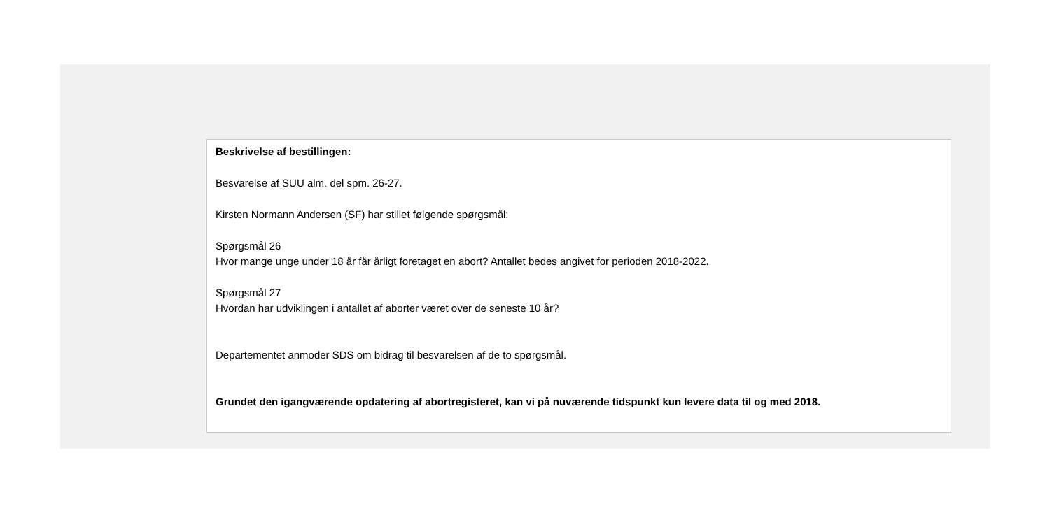Beskrivelse af bestillingen:
Besvarelse af SUU alm. del spm. 26-27.
Kirsten Normann Andersen (SF) har stillet følgende spørgsmål:
Spørgsmål 26
Hvor mange unge under 18 år får årligt foretaget en abort? Antallet bedes angivet for perioden 2018-2022.
Spørgsmål 27
Hvordan har udviklingen i antallet af aborter været over de seneste 10 år?
Departementet anmoder SDS om bidrag til besvarelsen af de to spørgsmål.
Grundet den igangværende opdatering af abortregisteret, kan vi på nuværende tidspunkt kun levere data til og med 2018.